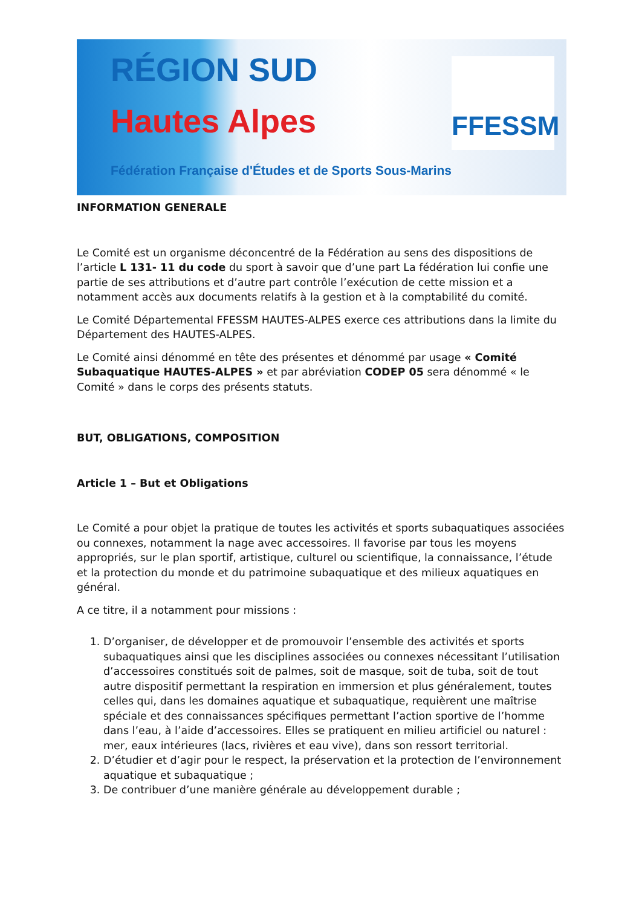RÉGION SUD
Hautes Alpes
Fédération Française d'Études et de Sports Sous-Marins
FFESSM
INFORMATION GENERALE
Le Comité est un organisme déconcentré de la Fédération au sens des dispositions de l’article L 131- 11 du code du sport à savoir que d’une part La fédération lui confie une partie de ses attributions et d’autre part contrôle l’exécution de cette mission et a notamment accès aux documents relatifs à la gestion et à la comptabilité du comité.
Le Comité Départemental FFESSM HAUTES-ALPES exerce ces attributions dans la limite du Département des HAUTES-ALPES.
Le Comité ainsi dénommé en tête des présentes et dénommé par usage « Comité Subaquatique HAUTES-ALPES » et par abréviation CODEP 05 sera dénommé « le Comité » dans le corps des présents statuts.
BUT, OBLIGATIONS, COMPOSITION
Article 1 – But et Obligations
Le Comité a pour objet la pratique de toutes les activités et sports subaquatiques associées ou connexes, notamment la nage avec accessoires. Il favorise par tous les moyens appropriés, sur le plan sportif, artistique, culturel ou scientifique, la connaissance, l’étude et la protection du monde et du patrimoine subaquatique et des milieux aquatiques en général.
A ce titre, il a notamment pour missions :
1. D’organiser, de développer et de promouvoir l’ensemble des activités et sports subaquatiques ainsi que les disciplines associées ou connexes nécessitant l’utilisation d’accessoires constitués soit de palmes, soit de masque, soit de tuba, soit de tout autre dispositif permettant la respiration en immersion et plus généralement, toutes celles qui, dans les domaines aquatique et subaquatique, requièrent une maîtrise spéciale et des connaissances spécifiques permettant l’action sportive de l’homme dans l’eau, à l’aide d’accessoires. Elles se pratiquent en milieu artificiel ou naturel : mer, eaux intérieures (lacs, rivières et eau vive), dans son ressort territorial.
2. D’étudier et d’agir pour le respect, la préservation et la protection de l’environnement aquatique et subaquatique ;
3. De contribuer d’une manière générale au développement durable ;